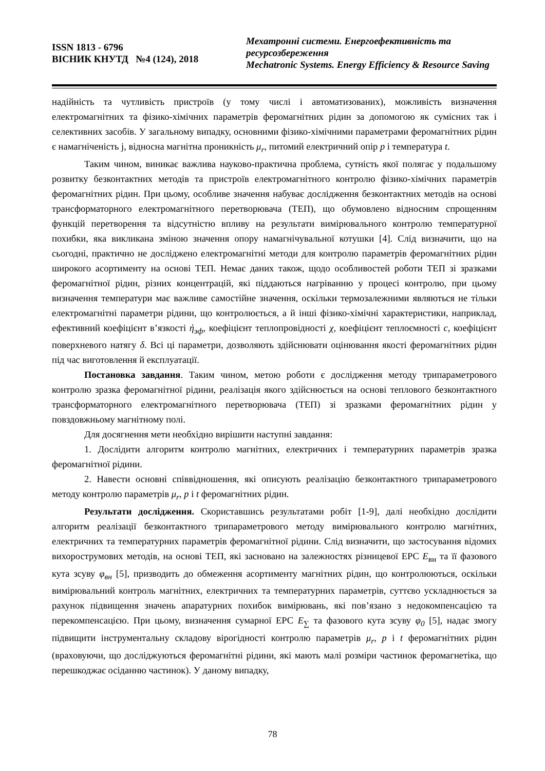ISSN 1813 - 6796
ВІСНИК КНУТД №4 (124), 2018
Мехатронні системи. Енергоефективність та ресурсозбереження
Mechatronic Systems. Energy Efficiency & Resource Saving
надійність та чутливість пристроїв (у тому числі і автоматизованих), можливість визначення електромагнітних та фізико-хімічних параметрів феромагнітних рідин за допомогою як сумісних так і селективних засобів. У загальному випадку, основними фізико-хімічними параметрами феромагнітних рідин є намагніченість j, відносна магнітна проникність μ<sub>r</sub>, питомий електричний опір p і температура t.
Таким чином, виникає важлива науково-практична проблема, сутність якої полягає у подальшому розвитку безконтактних методів та пристроїв електромагнітного контролю фізико-хімічних параметрів феромагнітних рідин. При цьому, особливе значення набуває дослідження безконтактних методів на основі трансформаторного електромагнітного перетворювача (ТЕП), що обумовлено відносним спрощенням функцій перетворення та відсутністю впливу на результати вимірювального контролю температурної похибки, яка викликана зміною значення опору намагнічувальної котушки [4]. Слід визначити, що на сьогодні, практично не досліджено електромагнітні методи для контролю параметрів феромагнітних рідин широкого асортименту на основі ТЕП. Немає даних також, щодо особливостей роботи ТЕП зі зразками феромагнітної рідин, різних концентрацій, які піддаються нагріванню у процесі контролю, при цьому визначення температури має важливе самостійне значення, оскільки термозалежними являються не тільки електромагнітні параметри рідини, що контролюється, а й інші фізико-хімічні характеристики, наприклад, ефективний коефіцієнт в’язкості ή<sub>эф</sub>, коефіцієнт теплопровідності χ, коефіцієнт теплоємності c, коефіцієнт поверхневого натягу δ. Всі ці параметри, дозволяють здійснювати оцінювання якості феромагнітних рідин під час виготовлення й експлуатації.
Постановка завдання. Таким чином, метою роботи є дослідження методу трипараметрового контролю зразка феромагнітної рідини, реалізація якого здійснюється на основі теплового безконтактного трансформаторного електромагнітного перетворювача (ТЕП) зі зразками феромагнітних рідин у повздовжньому магнітному полі.
Для досягнення мети необхідно вирішити наступні завдання:
1. Дослідити алгоритм контролю магнітних, електричних і температурних параметрів зразка феромагнітної рідини.
2. Навести основні співвідношення, які описують реалізацію безконтактного трипараметрового методу контролю параметрів μ<sub>r</sub>, p і t феромагнітних рідин.
Результати дослідження. Скориставшись результатами робіт [1-9], далі необхідно дослідити алгоритм реалізації безконтактного трипараметрового методу вимірювального контролю магнітних, електричних та температурних параметрів феромагнітної рідини. Слід визначити, що застосування відомих вихорострумових методів, на основі ТЕП, які засновано на залежностях різницевої ЕРС E<sub>вн</sub> та її фазового кута зсуву φ<sub>вн</sub> [5], призводить до обмеження асортименту магнітних рідин, що контролюються, оскільки вимірювальний контроль магнітних, електричних та температурних параметрів, суттєво ускладнюється за рахунок підвищення значень апаратурних похибок вимірювань, які пов’язано з недокомпенсацією та перекомпенсацією. При цьому, визначення сумарної ЕРС E<sub>∑</sub> та фазового кута зсуву φ<sub>0</sub> [5], надає змогу підвищити інструментальну складову вірогідності контролю параметрів μ<sub>r</sub>, p і t феромагнітних рідин (враховуючи, що досліджуються феромагнітні рідини, які мають малі розміри частинок феромагнетіка, що перешкоджає осіданню частинок). У даному випадку,
78